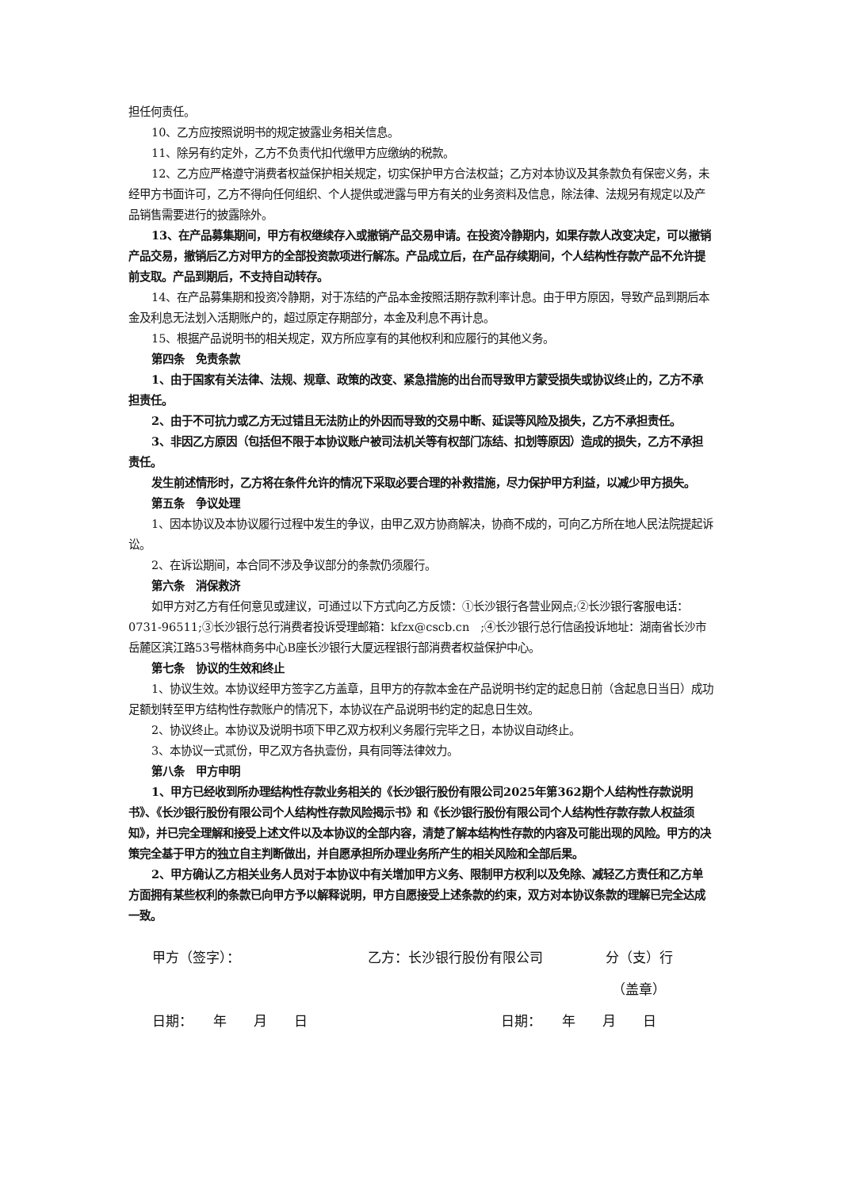担任何责任。
10、乙方应按照说明书的规定披露业务相关信息。
11、除另有约定外，乙方不负责代扣代缴甲方应缴纳的税款。
12、乙方应严格遵守消费者权益保护相关规定，切实保护甲方合法权益；乙方对本协议及其条款负有保密义务，未经甲方书面许可，乙方不得向任何组织、个人提供或泄露与甲方有关的业务资料及信息，除法律、法规另有规定以及产品销售需要进行的披露除外。
13、在产品募集期间，甲方有权继续存入或撤销产品交易申请。在投资冷静期内，如果存款人改变决定，可以撤销产品交易，撤销后乙方对甲方的全部投资款项进行解冻。产品成立后，在产品存续期间，个人结构性存款产品不允许提前支取。产品到期后，不支持自动转存。
14、在产品募集期和投资冷静期，对于冻结的产品本金按照活期存款利率计息。由于甲方原因，导致产品到期后本金及利息无法划入活期账户的，超过原定存期部分，本金及利息不再计息。
15、根据产品说明书的相关规定，双方所应享有的其他权利和应履行的其他义务。
第四条　免责条款
1、由于国家有关法律、法规、规章、政策的改变、紧急措施的出台而导致甲方蒙受损失或协议终止的，乙方不承担责任。
2、由于不可抗力或乙方无过错且无法防止的外因而导致的交易中断、延误等风险及损失，乙方不承担责任。
3、非因乙方原因（包括但不限于本协议账户被司法机关等有权部门冻结、扣划等原因）造成的损失，乙方不承担责任。
发生前述情形时，乙方将在条件允许的情况下采取必要合理的补救措施，尽力保护甲方利益，以减少甲方损失。
第五条　争议处理
1、因本协议及本协议履行过程中发生的争议，由甲乙双方协商解决，协商不成的，可向乙方所在地人民法院提起诉讼。
2、在诉讼期间，本合同不涉及争议部分的条款仍须履行。
第六条　消保救济
如甲方对乙方有任何意见或建议，可通过以下方式向乙方反馈：①长沙银行各营业网点;②长沙银行客服电话：0731-96511;③长沙银行总行消费者投诉受理邮箱：kfzx@cscb.cn　;④长沙银行总行信函投诉地址：湖南省长沙市岳麓区滨江路53号楷林商务中心B座长沙银行大厦远程银行部消费者权益保护中心。
第七条　协议的生效和终止
1、协议生效。本协议经甲方签字乙方盖章，且甲方的存款本金在产品说明书约定的起息日前（含起息日当日）成功足额划转至甲方结构性存款账户的情况下，本协议在产品说明书约定的起息日生效。
2、协议终止。本协议及说明书项下甲乙双方权利义务履行完毕之日，本协议自动终止。
3、本协议一式贰份，甲乙双方各执壹份，具有同等法律效力。
第八条　甲方申明
1、甲方已经收到所办理结构性存款业务相关的《长沙银行股份有限公司2025年第362期个人结构性存款说明书》、《长沙银行股份有限公司个人结构性存款风险揭示书》和《长沙银行股份有限公司个人结构性存款存款人权益须知》，并已完全理解和接受上述文件以及本协议的全部内容，清楚了解本结构性存款的内容及可能出现的风险。甲方的决策完全基于甲方的独立自主判断做出，并自愿承担所办理业务所产生的相关风险和全部后果。
2、甲方确认乙方相关业务人员对于本协议中有关增加甲方义务、限制甲方权利以及免除、减轻乙方责任和乙方单方面拥有某些权利的条款已向甲方予以解释说明，甲方自愿接受上述条款的约束，双方对本协议条款的理解已完全达成一致。
甲方（签字）： 乙方：长沙银行股份有限公司 分（支）行
（盖章）
日期：　　年　　月　　日 日期：　　年　　月　　日